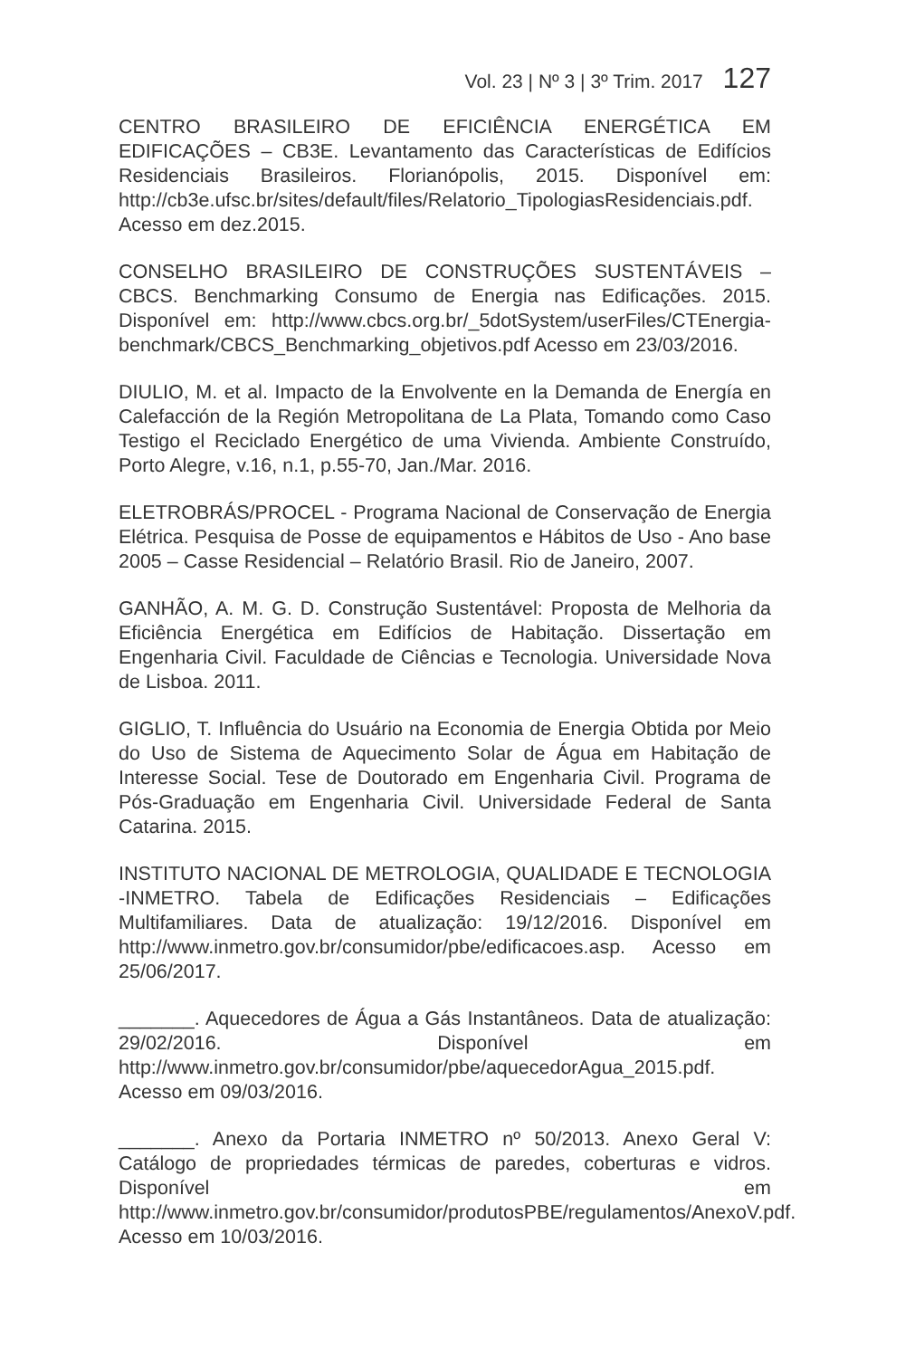Vol. 23 | Nº 3 | 3º Trim. 2017 127
CENTRO BRASILEIRO DE EFICIÊNCIA ENERGÉTICA EM EDIFICAÇÕES – CB3E. Levantamento das Características de Edifícios Residenciais Brasileiros. Florianópolis, 2015. Disponível em: http://cb3e.ufsc.br/sites/default/files/Relatorio_TipologiasResidenciais.pdf. Acesso em dez.2015.
CONSELHO BRASILEIRO DE CONSTRUÇÕES SUSTENTÁVEIS – CBCS. Benchmarking Consumo de Energia nas Edificações. 2015. Disponível em: http://www.cbcs.org.br/_5dotSystem/userFiles/CTEnergia-benchmark/CBCS_Benchmarking_objetivos.pdf Acesso em 23/03/2016.
DIULIO, M. et al. Impacto de la Envolvente en la Demanda de Energía en Calefacción de la Región Metropolitana de La Plata, Tomando como Caso Testigo el Reciclado Energético de uma Vivienda. Ambiente Construído, Porto Alegre, v.16, n.1, p.55-70, Jan./Mar. 2016.
ELETROBRÁS/PROCEL - Programa Nacional de Conservação de Energia Elétrica. Pesquisa de Posse de equipamentos e Hábitos de Uso - Ano base 2005 – Casse Residencial – Relatório Brasil. Rio de Janeiro, 2007.
GANHÃO, A. M. G. D. Construção Sustentável: Proposta de Melhoria da Eficiência Energética em Edifícios de Habitação. Dissertação em Engenharia Civil. Faculdade de Ciências e Tecnologia. Universidade Nova de Lisboa. 2011.
GIGLIO, T. Influência do Usuário na Economia de Energia Obtida por Meio do Uso de Sistema de Aquecimento Solar de Água em Habitação de Interesse Social. Tese de Doutorado em Engenharia Civil. Programa de Pós-Graduação em Engenharia Civil. Universidade Federal de Santa Catarina. 2015.
INSTITUTO NACIONAL DE METROLOGIA, QUALIDADE E TECNOLOGIA -INMETRO. Tabela de Edificações Residenciais – Edificações Multifamiliares. Data de atualização: 19/12/2016. Disponível em http://www.inmetro.gov.br/consumidor/pbe/edificacoes.asp. Acesso em 25/06/2017.
_______. Aquecedores de Água a Gás Instantâneos. Data de atualização: 29/02/2016. Disponível em http://www.inmetro.gov.br/consumidor/pbe/aquecedorAgua_2015.pdf. Acesso em 09/03/2016.
_______. Anexo da Portaria INMETRO nº 50/2013. Anexo Geral V: Catálogo de propriedades térmicas de paredes, coberturas e vidros. Disponível em http://www.inmetro.gov.br/consumidor/produtosPBE/regulamentos/AnexoV.pdf. Acesso em 10/03/2016.